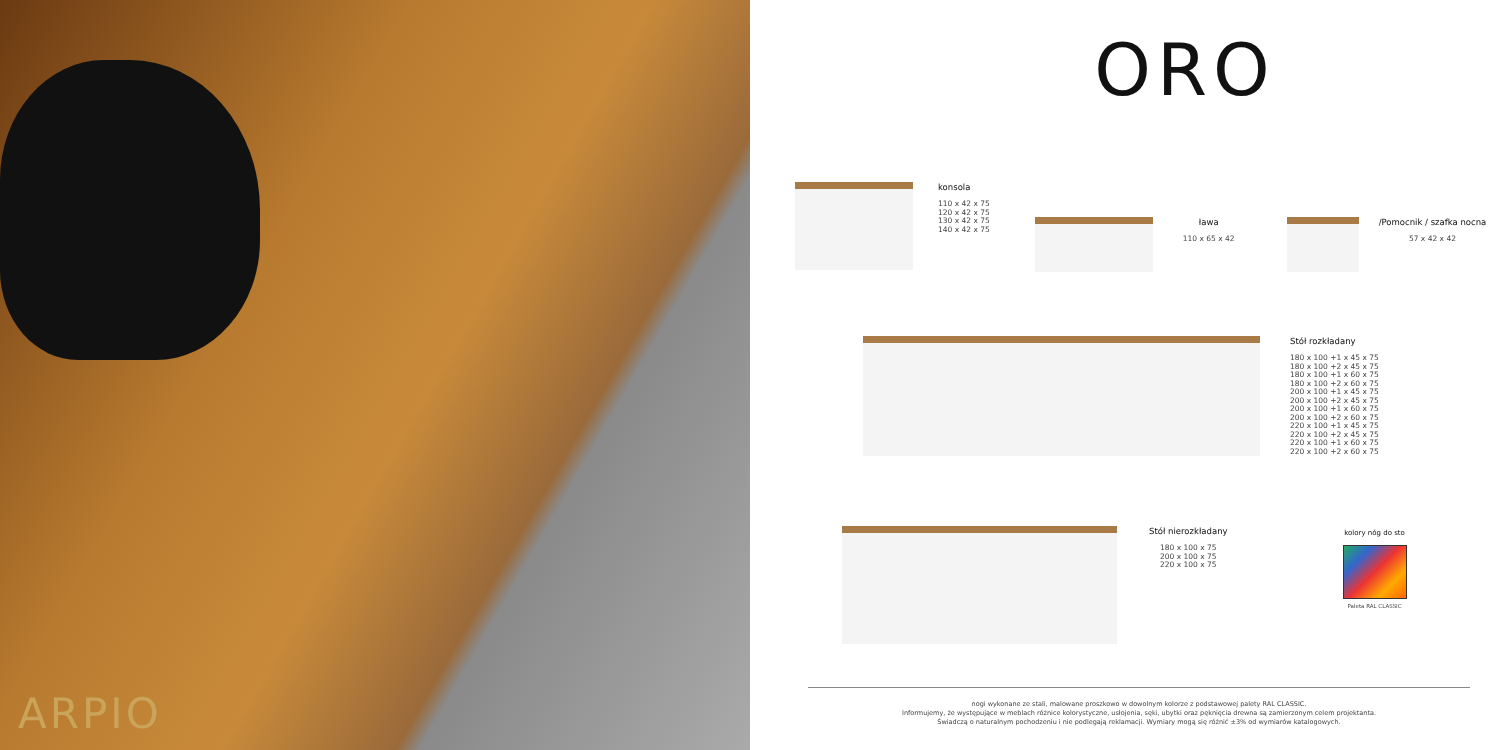ARPIO
ORO
konsola
110 x 42 x 75
120 x 42 x 75
130 x 42 x 75
140 x 42 x 75
ława
110 x 65 x 42
/Pomocnik / szafka nocna
57 x 42 x 42
Stół rozkładany
180 x 100 +1 x 45 x 75
180 x 100 +2 x 45 x 75
180 x 100 +1 x 60 x 75
180 x 100 +2 x 60 x 75
200 x 100 +1 x 45 x 75
200 x 100 +2 x 45 x 75
200 x 100 +1 x 60 x 75
200 x 100 +2 x 60 x 75
220 x 100 +1 x 45 x 75
220 x 100 +2 x 45 x 75
220 x 100 +1 x 60 x 75
220 x 100 +2 x 60 x 75
Stół nierozkładany
180 x 100 x 75
200 x 100 x 75
220 x 100 x 75
kolory nóg do sto
Paleta RAL CLASSIC
nogi wykonane ze stali, malowane proszkowo w dowolnym kolorze z podstawowej palety RAL CLASSIC.
Informujemy, że występujące w meblach różnice kolorystyczne, usłojenia, sęki, ubytki oraz pęknięcia drewna są zamierzonym celem projektanta.
Świadczą o naturalnym pochodzeniu i nie podlegają reklamacji. Wymiary mogą się różnić ±3% od wymiarów katalogowych.